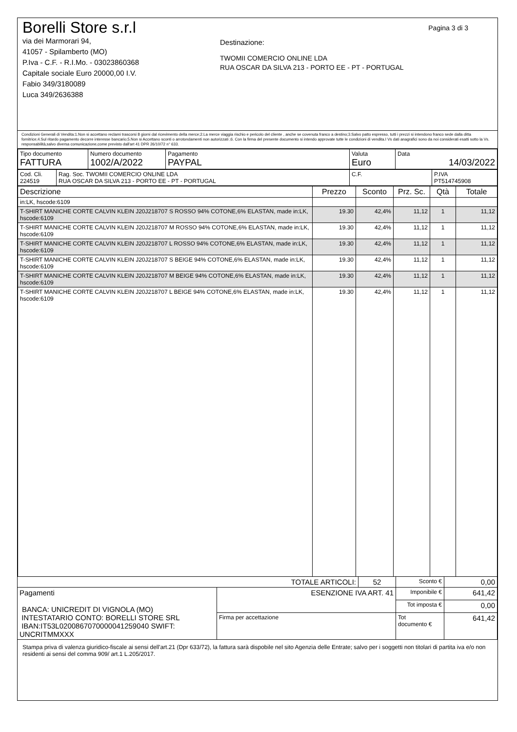Pagina 3 di 3
Borelli Store s.r.l
via dei Marmorari 94,
41057 - Spilamberto (MO)
P.Iva - C.F. - R.I.Mo. - 03023860368
Capitale sociale Euro 20000,00 I.V.
Fabio 349/3180089
Luca 349/2636388
Destinazione:
TWOMII COMERCIO ONLINE LDA
RUA OSCAR DA SILVA 213 - PORTO EE - PT - PORTUGAL
Condizioni Generali di Vendita:1.Non si accettano reclami trascorsi 8 giorni dal ricevimento della merce;2.La merce viaggia rischio e pericolo del cliente , anche se covenuta franco a destino;3.Salvo patto espresso, tutti i prezzi si intendono franco sede dalla ditta fornitrice;4.Sul ritardo pagamento decorre interesse bancario;5.Non si Accettano sconti o arrotondamenti non autorizzati ;6. Con la firma del presente documento si intendo approvate tutte le condizioni di vendita.I Vs dati anagrafici sono da noi considerati esatti sotto la Vs. responsabilità,salvo diversa comunicazione,come previsto dall'art 41 DPR 26/10/72 n° 633.
| Tipo documento FATTURA | Numero documento 1002/A/2022 | Pagamento PAYPAL | Valuta Euro | Data 14/03/2022 |
| Cod. Cli. 224519 | Rag. Soc. TWOMII COMERCIO ONLINE LDA RUA OSCAR DA SILVA 213 - PORTO EE - PT - PORTUGAL | C.F. | P.IVA PT514745908 |
| Descrizione | Prezzo | Sconto | Prz. Sc. | Qtà | Totale |
| --- | --- | --- | --- | --- | --- |
| in:LK, hscode:6109 | | | | | |
| T-SHIRT MANICHE CORTE CALVIN KLEIN J20J218707 S ROSSO 94% COTONE,6% ELASTAN, made in:LK, hscode:6109 | 19.30 | 42,4% | 11,12 | 1 | 11,12 |
| T-SHIRT MANICHE CORTE CALVIN KLEIN J20J218707 M ROSSO 94% COTONE,6% ELASTAN, made in:LK, hscode:6109 | 19.30 | 42,4% | 11,12 | 1 | 11,12 |
| T-SHIRT MANICHE CORTE CALVIN KLEIN J20J218707 L ROSSO 94% COTONE,6% ELASTAN, made in:LK, hscode:6109 | 19.30 | 42,4% | 11,12 | 1 | 11,12 |
| T-SHIRT MANICHE CORTE CALVIN KLEIN J20J218707 S BEIGE 94% COTONE,6% ELASTAN, made in:LK, hscode:6109 | 19.30 | 42,4% | 11,12 | 1 | 11,12 |
| T-SHIRT MANICHE CORTE CALVIN KLEIN J20J218707 M BEIGE 94% COTONE,6% ELASTAN, made in:LK, hscode:6109 | 19.30 | 42,4% | 11,12 | 1 | 11,12 |
| T-SHIRT MANICHE CORTE CALVIN KLEIN J20J218707 L BEIGE 94% COTONE,6% ELASTAN, made in:LK, hscode:6109 | 19.30 | 42,4% | 11,12 | 1 | 11,12 |
| TOTALE ARTICOLI: | | 52 | Sconto € | 0,00 |
| Pagamenti BANCA: UNICREDIT DI VIGNOLA (MO) INTESTATARIO CONTO: BORELLI STORE SRL IBAN:IT53L0200867070000041259040 SWIFT: UNCRITMMXXX | ESENZIONE IVA ART. 41 | | Imponibile € | 641,42 |
| | | | Tot imposta € | 0,00 |
| | Firma per accettazione | | Tot documento € | 641,42 |
Stampa priva di valenza giuridico-fiscale ai sensi dell'art.21 (Dpr 633/72), la fattura sarà dispobile nel sito Agenzia delle Entrate; salvo per i soggetti non titolari di partita iva e/o non residenti ai sensi del comma 909/ art.1 L.205/2017.